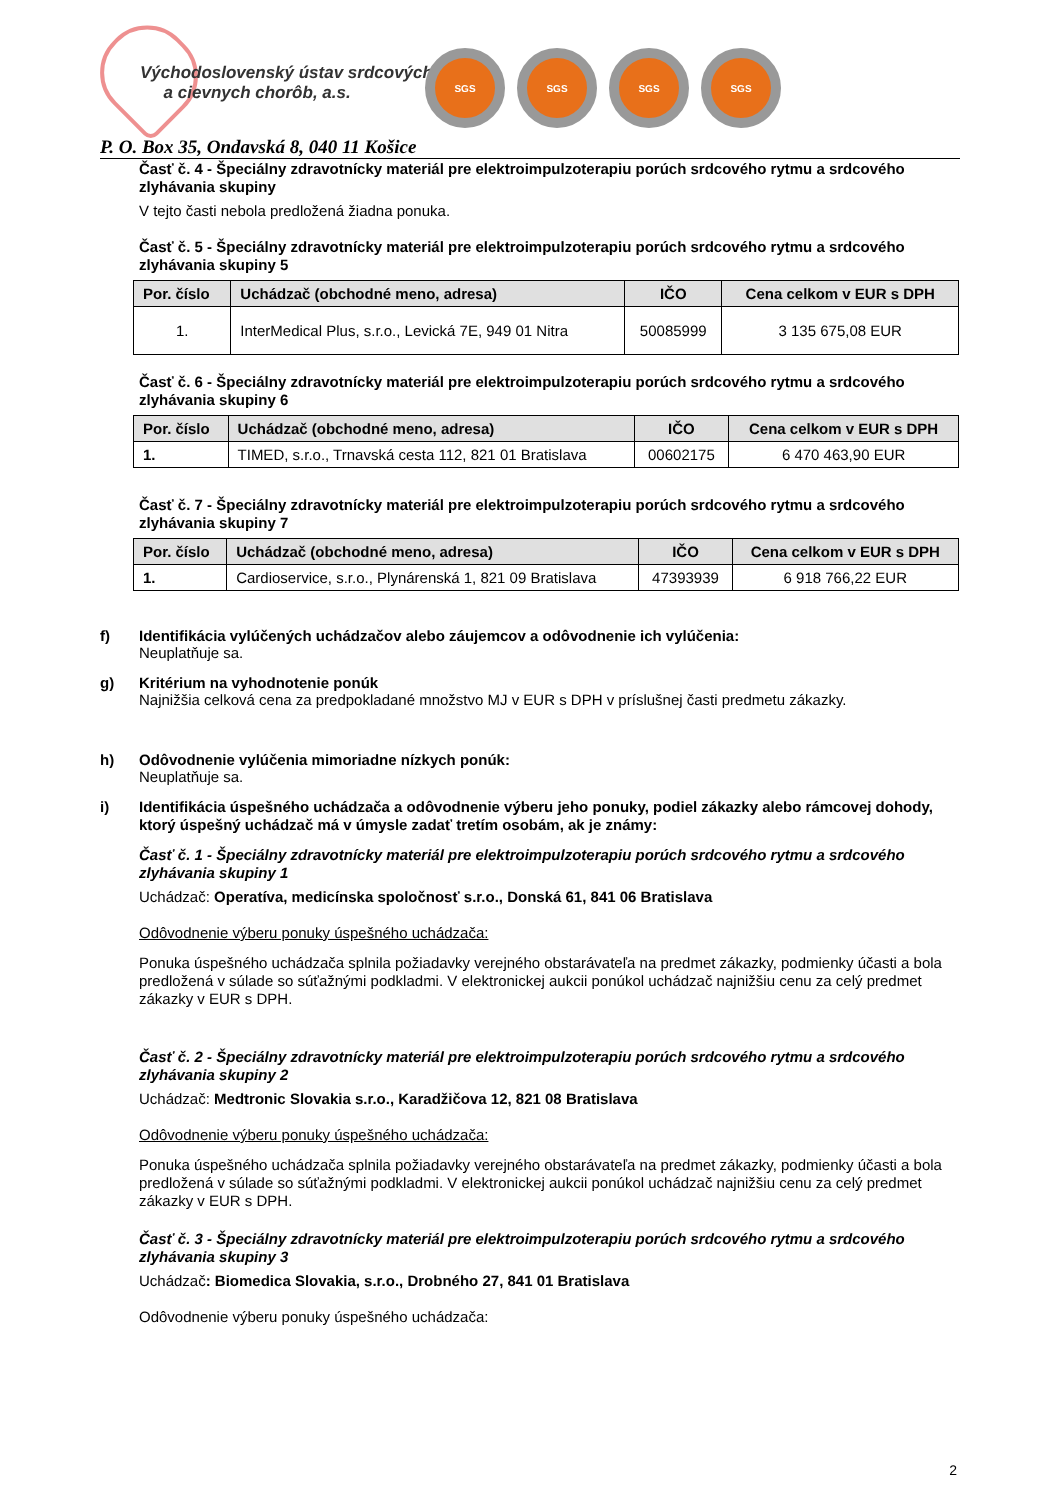Východoslovenský ústav srdcových
a cievnych chorôb, a.s.
SGS SGS SGS SGS
P. O. Box 35, Ondavská 8, 040 11 Košice
Časť č. 4 - Špeciálny zdravotnícky materiál pre elektroimpulzoterapiu porúch srdcového rytmu a srdcového zlyhávania skupiny
V tejto časti nebola predložená žiadna ponuka.
Časť č. 5 - Špeciálny zdravotnícky materiál pre elektroimpulzoterapiu porúch srdcového rytmu a srdcového zlyhávania skupiny 5
| Por. číslo | Uchádzač (obchodné meno, adresa) | IČO | Cena celkom v EUR s DPH |
| --- | --- | --- | --- |
| 1. | InterMedical Plus, s.r.o., Levická 7E, 949 01 Nitra | 50085999 | 3 135 675,08 EUR |
Časť č. 6 - Špeciálny zdravotnícky materiál pre elektroimpulzoterapiu porúch srdcového rytmu a srdcového zlyhávania skupiny 6
| Por. číslo | Uchádzač (obchodné meno, adresa) | IČO | Cena celkom v EUR s DPH |
| --- | --- | --- | --- |
| 1. | TIMED, s.r.o., Trnavská cesta 112, 821 01 Bratislava | 00602175 | 6 470 463,90 EUR |
Časť č. 7 - Špeciálny zdravotnícky materiál pre elektroimpulzoterapiu porúch srdcového rytmu a srdcového zlyhávania skupiny 7
| Por. číslo | Uchádzač (obchodné meno, adresa) | IČO | Cena celkom v EUR s DPH |
| --- | --- | --- | --- |
| 1. | Cardioservice, s.r.o., Plynárenská 1, 821 09 Bratislava | 47393939 | 6 918 766,22 EUR |
f) Identifikácia vylúčených uchádzačov alebo záujemcov a odôvodnenie ich vylúčenia:
Neuplatňuje sa.
g) Kritérium na vyhodnotenie ponúk
Najnižšia celková cena za predpokladané množstvo MJ v EUR s DPH v príslušnej časti predmetu zákazky.
h) Odôvodnenie vylúčenia mimoriadne nízkych ponúk:
Neuplatňuje sa.
i)
Identifikácia úspešného uchádzača a odôvodnenie výberu jeho ponuky, podiel zákazky alebo rámcovej dohody, ktorý úspešný uchádzač má v úmysle zadať tretím osobám, ak je známy:
Časť č. 1 - Špeciálny zdravotnícky materiál pre elektroimpulzoterapiu porúch srdcového rytmu a srdcového zlyhávania skupiny 1
Uchádzač: Operatíva, medicínska spoločnosť s.r.o., Donská 61, 841 06 Bratislava
Odôvodnenie výberu ponuky úspešného uchádzača:
Ponuka úspešného uchádzača splnila požiadavky verejného obstarávateľa na predmet zákazky, podmienky účasti a bola predložená v súlade so súťažnými podkladmi. V elektronickej aukcii ponúkol uchádzač najnižšiu cenu za celý predmet zákazky v EUR s DPH.
Časť č. 2 - Špeciálny zdravotnícky materiál pre elektroimpulzoterapiu porúch srdcového rytmu a srdcového zlyhávania skupiny 2
Uchádzač: Medtronic Slovakia s.r.o., Karadžičova 12, 821 08 Bratislava
Odôvodnenie výberu ponuky úspešného uchádzača:
Ponuka úspešného uchádzača splnila požiadavky verejného obstarávateľa na predmet zákazky, podmienky účasti a bola predložená v súlade so súťažnými podkladmi. V elektronickej aukcii ponúkol uchádzač najnižšiu cenu za celý predmet zákazky v EUR s DPH.
Časť č. 3 - Špeciálny zdravotnícky materiál pre elektroimpulzoterapiu porúch srdcového rytmu a srdcového zlyhávania skupiny 3
Uchádzač: Biomedica Slovakia, s.r.o., Drobného 27, 841 01 Bratislava
Odôvodnenie výberu ponuky úspešného uchádzača:
2